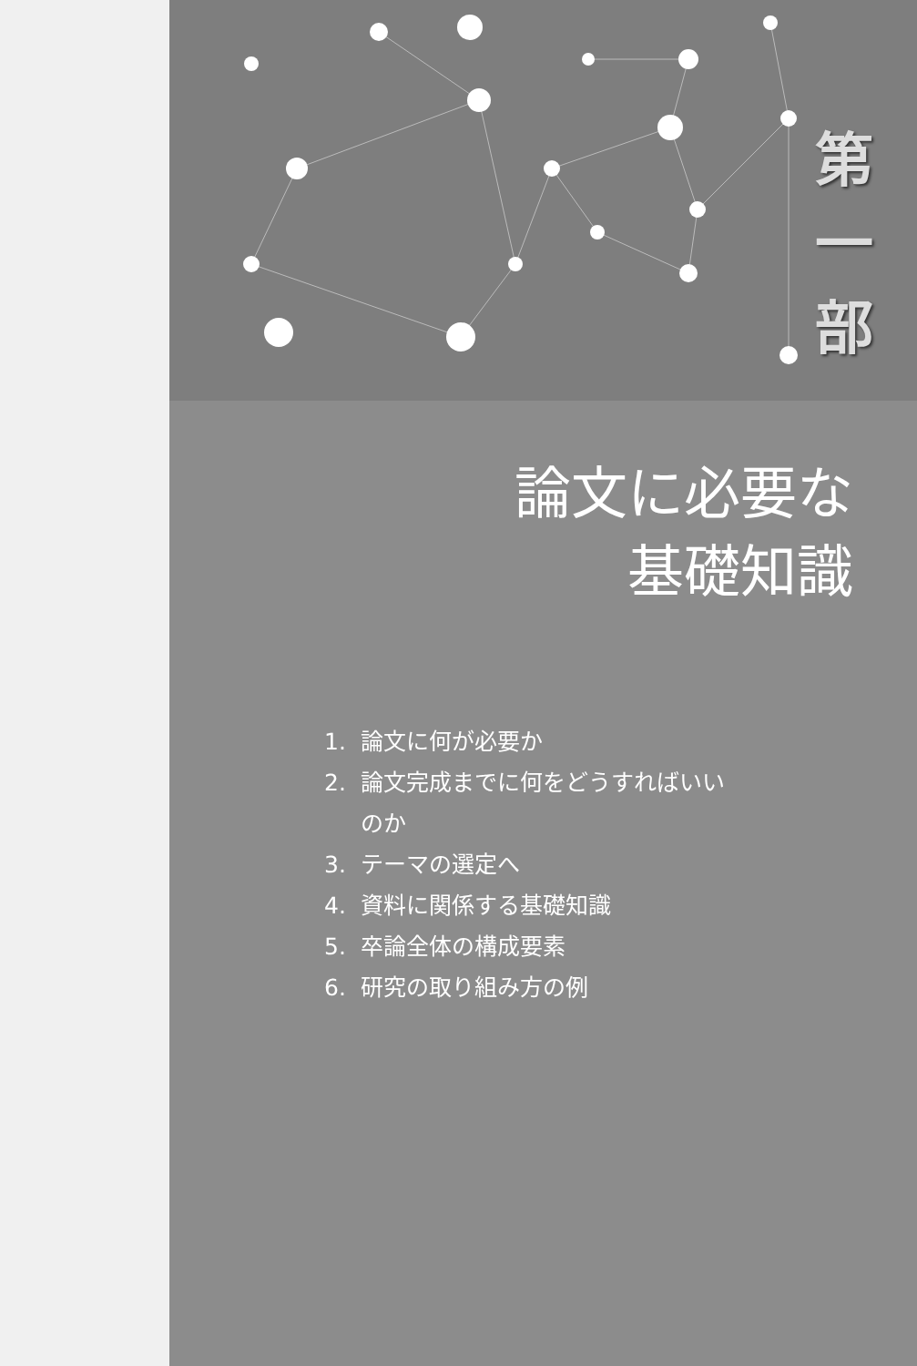第
一
部
論文に必要な
基礎知識
1. 論文に何が必要か
2. 論文完成までに何をどうすればいい
のか
3. テーマの選定へ
4. 資料に関係する基礎知識
5. 卒論全体の構成要素
6. 研究の取り組み方の例